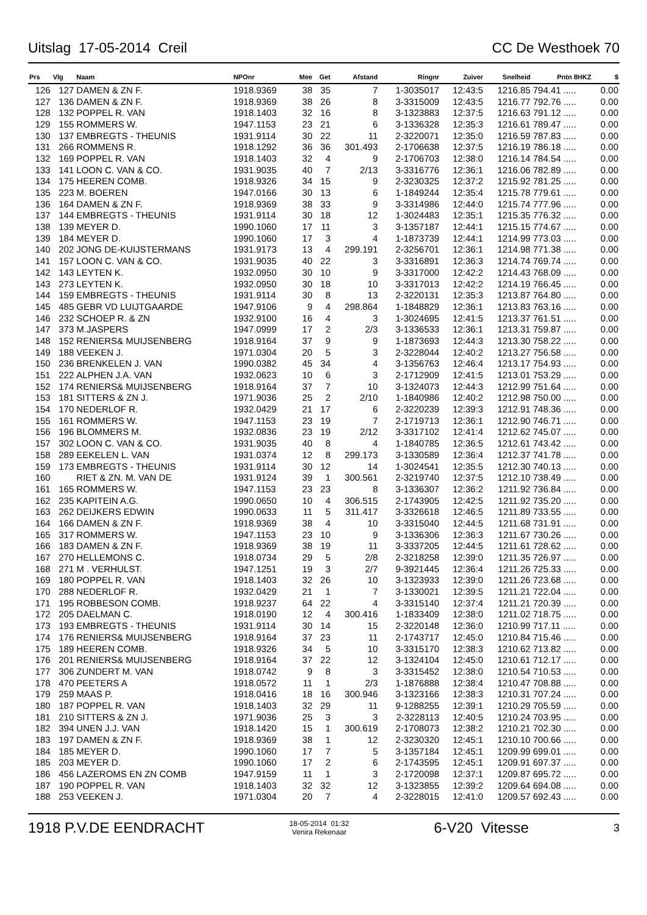Uitslag 17-05-2014 Creil CC De Westhoek 70
| Prs | Vlg | Naam | NPOnr | Mee | Get | Afstand | Ringnr | Zuiver | Snelheid | Pntn 8HKZ | $ |
| --- | --- | --- | --- | --- | --- | --- | --- | --- | --- | --- | --- |
| 126 | 127 | DAMEN & ZN F. | 1918.9369 | 38 | 35 | 7 | 1-3035017 | 12:43:5 | 1216.85 | 794.41 ..... | 0.00 |
| 127 | 136 | DAMEN & ZN F. | 1918.9369 | 38 | 26 | 8 | 3-3315009 | 12:43:5 | 1216.77 | 792.76 ..... | 0.00 |
| 128 | 132 | POPPEL R. VAN | 1918.1403 | 32 | 16 | 8 | 3-1323883 | 12:37:5 | 1216.63 | 791.12 ..... | 0.00 |
| 129 | 155 | ROMMERS W. | 1947.1153 | 23 | 21 | 6 | 3-1336328 | 12:35:3 | 1216.61 | 789.47 ..... | 0.00 |
| 130 | 137 | EMBREGTS - THEUNIS | 1931.9114 | 30 | 22 | 11 | 2-3220071 | 12:35:0 | 1216.59 | 787.83 ..... | 0.00 |
| 131 | 266 | ROMMENS R. | 1918.1292 | 36 | 36 | 301.493 | 2-1706638 | 12:37:5 | 1216.19 | 786.18 ..... | 0.00 |
| 132 | 169 | POPPEL R. VAN | 1918.1403 | 32 | 4 | 9 | 2-1706703 | 12:38:0 | 1216.14 | 784.54 ..... | 0.00 |
| 133 | 141 | LOON C. VAN & CO. | 1931.9035 | 40 | 7 | 2/13 | 3-3316776 | 12:36:1 | 1216.06 | 782.89 ..... | 0.00 |
| 134 | 175 | HEEREN COMB. | 1918.9326 | 34 | 15 | 9 | 2-3230325 | 12:37:2 | 1215.92 | 781.25 ..... | 0.00 |
| 135 | 223 | M. BOEREN | 1947.0166 | 30 | 13 | 6 | 1-1849244 | 12:35:4 | 1215.78 | 779.61 ..... | 0.00 |
| 136 | 164 | DAMEN & ZN F. | 1918.9369 | 38 | 33 | 9 | 3-3314986 | 12:44:0 | 1215.74 | 777.96 ..... | 0.00 |
| 137 | 144 | EMBREGTS - THEUNIS | 1931.9114 | 30 | 18 | 12 | 1-3024483 | 12:35:1 | 1215.35 | 776.32 ..... | 0.00 |
| 138 | 139 | MEYER D. | 1990.1060 | 17 | 11 | 3 | 3-1357187 | 12:44:1 | 1215.15 | 774.67 ..... | 0.00 |
| 139 | 184 | MEYER D. | 1990.1060 | 17 | 3 | 4 | 1-1873739 | 12:44:1 | 1214.99 | 773.03 ..... | 0.00 |
| 140 | 202 | JONG DE-KUIJSTERMANS | 1931.9173 | 13 | 4 | 299.191 | 2-3256701 | 12:36:1 | 1214.98 | 771.38 ..... | 0.00 |
| 141 | 157 | LOON C. VAN & CO. | 1931.9035 | 40 | 22 | 3 | 3-3316891 | 12:36:3 | 1214.74 | 769.74 ..... | 0.00 |
| 142 | 143 | LEYTEN K. | 1932.0950 | 30 | 10 | 9 | 3-3317000 | 12:42:2 | 1214.43 | 768.09 ..... | 0.00 |
| 143 | 273 | LEYTEN K. | 1932.0950 | 30 | 18 | 10 | 3-3317013 | 12:42:2 | 1214.19 | 766.45 ..... | 0.00 |
| 144 | 159 | EMBREGTS - THEUNIS | 1931.9114 | 30 | 8 | 13 | 2-3220131 | 12:35:3 | 1213.87 | 764.80 ..... | 0.00 |
| 145 | 485 | GEBR VD LUIJTGAARDE | 1947.9106 | 9 | 4 | 298.864 | 1-1848829 | 12:36:1 | 1213.83 | 763.16 ..... | 0.00 |
| 146 | 232 | SCHOEP R. & ZN | 1932.9100 | 16 | 4 | 3 | 1-3024695 | 12:41:5 | 1213.37 | 761.51 ..... | 0.00 |
| 147 | 373 | M.JASPERS | 1947.0999 | 17 | 2 | 2/3 | 3-1336533 | 12:36:1 | 1213.31 | 759.87 ..... | 0.00 |
| 148 | 152 | RENIERS& MUIJSENBERG | 1918.9164 | 37 | 9 | 9 | 1-1873693 | 12:44:3 | 1213.30 | 758.22 ..... | 0.00 |
| 149 | 188 | VEEKEN J. | 1971.0304 | 20 | 5 | 3 | 2-3228044 | 12:40:2 | 1213.27 | 756.58 ..... | 0.00 |
| 150 | 236 | BRENKELEN J. VAN | 1990.0382 | 45 | 34 | 4 | 3-1356763 | 12:46:4 | 1213.17 | 754.93 ..... | 0.00 |
| 151 | 222 | ALPHEN J.A. VAN | 1932.0623 | 10 | 6 | 3 | 2-1712909 | 12:41:5 | 1213.01 | 753.29 ..... | 0.00 |
| 152 | 174 | RENIERS& MUIJSENBERG | 1918.9164 | 37 | 7 | 10 | 3-1324073 | 12:44:3 | 1212.99 | 751.64 ..... | 0.00 |
| 153 | 181 | SITTERS & ZN J. | 1971.9036 | 25 | 2 | 2/10 | 1-1840986 | 12:40:2 | 1212.98 | 750.00 ..... | 0.00 |
| 154 | 170 | NEDERLOF R. | 1932.0429 | 21 | 17 | 6 | 2-3220239 | 12:39:3 | 1212.91 | 748.36 ..... | 0.00 |
| 155 | 161 | ROMMERS W. | 1947.1153 | 23 | 19 | 7 | 2-1719713 | 12:36:1 | 1212.90 | 746.71 ..... | 0.00 |
| 156 | 196 | BLOMMERS M. | 1932.0836 | 23 | 19 | 2/12 | 3-3317102 | 12:41:4 | 1212.62 | 745.07 ..... | 0.00 |
| 157 | 302 | LOON C. VAN & CO. | 1931.9035 | 40 | 8 | 4 | 1-1840785 | 12:36:5 | 1212.61 | 743.42 ..... | 0.00 |
| 158 | 289 | EEKELEN L. VAN | 1931.0374 | 12 | 8 | 299.173 | 3-1330589 | 12:36:4 | 1212.37 | 741.78 ..... | 0.00 |
| 159 | 173 | EMBREGTS - THEUNIS | 1931.9114 | 30 | 12 | 14 | 1-3024541 | 12:35:5 | 1212.30 | 740.13 ..... | 0.00 |
| 160 | | RIET & ZN. M. VAN DE | 1931.9124 | 39 | 1 | 300.561 | 2-3219740 | 12:37:5 | 1212.10 | 738.49 ..... | 0.00 |
| 161 | 165 | ROMMERS W. | 1947.1153 | 23 | 23 | 8 | 3-1336307 | 12:36:2 | 1211.92 | 736.84 ..... | 0.00 |
| 162 | 235 | KAPITEIN A.G. | 1990.0650 | 10 | 4 | 306.515 | 2-1743905 | 12:42:5 | 1211.92 | 735.20 ..... | 0.00 |
| 163 | 262 | DEIJKERS EDWIN | 1990.0633 | 11 | 5 | 311.417 | 3-3326618 | 12:46:5 | 1211.89 | 733.55 ..... | 0.00 |
| 164 | 166 | DAMEN & ZN F. | 1918.9369 | 38 | 4 | 10 | 3-3315040 | 12:44:5 | 1211.68 | 731.91 ..... | 0.00 |
| 165 | 317 | ROMMERS W. | 1947.1153 | 23 | 10 | 9 | 3-1336306 | 12:36:3 | 1211.67 | 730.26 ..... | 0.00 |
| 166 | 183 | DAMEN & ZN F. | 1918.9369 | 38 | 19 | 11 | 3-3337205 | 12:44:5 | 1211.61 | 728.62 ..... | 0.00 |
| 167 | 270 | HELLEMONS C. | 1918.0734 | 29 | 5 | 2/8 | 2-3218258 | 12:39:0 | 1211.35 | 726.97 ..... | 0.00 |
| 168 | 271 | M . VERHULST. | 1947.1251 | 19 | 3 | 2/7 | 9-3921445 | 12:36:4 | 1211.26 | 725.33 ..... | 0.00 |
| 169 | 180 | POPPEL R. VAN | 1918.1403 | 32 | 26 | 10 | 3-1323933 | 12:39:0 | 1211.26 | 723.68 ..... | 0.00 |
| 170 | 288 | NEDERLOF R. | 1932.0429 | 21 | 1 | 7 | 3-1330021 | 12:39:5 | 1211.21 | 722.04 ..... | 0.00 |
| 171 | 195 | ROBBESON COMB. | 1918.9237 | 64 | 22 | 4 | 3-3315140 | 12:37:4 | 1211.21 | 720.39 ..... | 0.00 |
| 172 | 205 | DAELMAN C. | 1918.0190 | 12 | 4 | 300.416 | 1-1833409 | 12:38:0 | 1211.02 | 718.75 ..... | 0.00 |
| 173 | 193 | EMBREGTS - THEUNIS | 1931.9114 | 30 | 14 | 15 | 2-3220148 | 12:36:0 | 1210.99 | 717.11 ..... | 0.00 |
| 174 | 176 | RENIERS& MUIJSENBERG | 1918.9164 | 37 | 23 | 11 | 2-1743717 | 12:45:0 | 1210.84 | 715.46 ..... | 0.00 |
| 175 | 189 | HEEREN COMB. | 1918.9326 | 34 | 5 | 10 | 3-3315170 | 12:38:3 | 1210.62 | 713.82 ..... | 0.00 |
| 176 | 201 | RENIERS& MUIJSENBERG | 1918.9164 | 37 | 22 | 12 | 3-1324104 | 12:45:0 | 1210.61 | 712.17 ..... | 0.00 |
| 177 | 306 | ZUNDERT M. VAN | 1918.0742 | 9 | 8 | 3 | 3-3315452 | 12:38:0 | 1210.54 | 710.53 ..... | 0.00 |
| 178 | 470 | PEETERS A | 1918.0572 | 11 | 1 | 2/3 | 1-1876888 | 12:38:4 | 1210.47 | 708.88 ..... | 0.00 |
| 179 | 259 | MAAS P. | 1918.0416 | 18 | 16 | 300.946 | 3-1323166 | 12:38:3 | 1210.31 | 707.24 ..... | 0.00 |
| 180 | 187 | POPPEL R. VAN | 1918.1403 | 32 | 29 | 11 | 9-1288255 | 12:39:1 | 1210.29 | 705.59 ..... | 0.00 |
| 181 | 210 | SITTERS & ZN J. | 1971.9036 | 25 | 3 | 3 | 2-3228113 | 12:40:5 | 1210.24 | 703.95 ..... | 0.00 |
| 182 | 394 | UNEN J.J. VAN | 1918.1420 | 15 | 1 | 300.619 | 2-1708073 | 12:38:2 | 1210.21 | 702.30 ..... | 0.00 |
| 183 | 197 | DAMEN & ZN F. | 1918.9369 | 38 | 1 | 12 | 2-3230320 | 12:45:1 | 1210.10 | 700.66 ..... | 0.00 |
| 184 | 185 | MEYER D. | 1990.1060 | 17 | 7 | 5 | 3-1357184 | 12:45:1 | 1209.99 | 699.01 ..... | 0.00 |
| 185 | 203 | MEYER D. | 1990.1060 | 17 | 2 | 6 | 2-1743595 | 12:45:1 | 1209.91 | 697.37 ..... | 0.00 |
| 186 | 456 | LAZEROMS EN ZN COMB | 1947.9159 | 11 | 1 | 3 | 2-1720098 | 12:37:1 | 1209.87 | 695.72 ..... | 0.00 |
| 187 | 190 | POPPEL R. VAN | 1918.1403 | 32 | 32 | 12 | 3-1323855 | 12:39:2 | 1209.64 | 694.08 ..... | 0.00 |
| 188 | 253 | VEEKEN J. | 1971.0304 | 20 | 7 | 4 | 2-3228015 | 12:41:0 | 1209.57 | 692.43 ..... | 0.00 |
1918 P.V.DE EENDRACHT 18-05-2014 01:32
Venira Rekenaar 6-V20 Vitesse 3